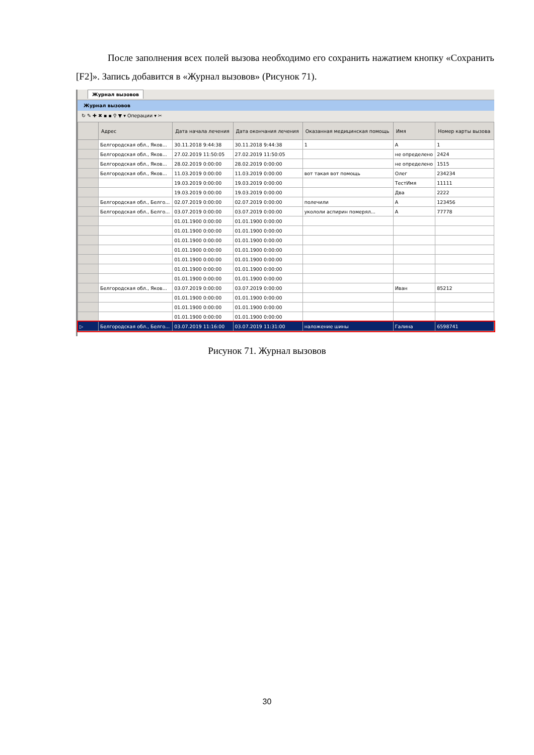После заполнения всех полей вызова необходимо его сохранить нажатием кнопку «Сохранить [F2]». Запись добавится в «Журнал вызовов» (Рисунок 71).
Журнал вызовов
Журнал вызовов
↻ ✎ ✚ ✖ ▪ ▪ ⚲ ▼ ▾ Операции ▾ ✂
| | Адрес | Дата начала лечения | Дата окончания лечения | Оказанная медицинская помощь | Имя | Номер карты вызова |
| --- | --- | --- | --- | --- | --- | --- |
| | Белгородская обл., Яков... | 30.11.2018 9:44:38 | 30.11.2018 9:44:38 | 1 | А | 1 |
| | Белгородская обл., Яков... | 27.02.2019 11:50:05 | 27.02.2019 11:50:05 | | не определено | 2424 |
| | Белгородская обл., Яков... | 28.02.2019 0:00:00 | 28.02.2019 0:00:00 | | не определено | 1515 |
| | Белгородская обл., Яков... | 11.03.2019 0:00:00 | 11.03.2019 0:00:00 | вот такая вот помощь | Олег | 234234 |
| | | 19.03.2019 0:00:00 | 19.03.2019 0:00:00 | | ТестИмя | 11111 |
| | | 19.03.2019 0:00:00 | 19.03.2019 0:00:00 | | Два | 2222 |
| | Белгородская обл., Белго... | 02.07.2019 0:00:00 | 02.07.2019 0:00:00 | полечили | А | 123456 |
| | Белгородская обл., Белго... | 03.07.2019 0:00:00 | 03.07.2019 0:00:00 | укололи аспирин померял... | А | 77778 |
| | | 01.01.1900 0:00:00 | 01.01.1900 0:00:00 | | | |
| | | 01.01.1900 0:00:00 | 01.01.1900 0:00:00 | | | |
| | | 01.01.1900 0:00:00 | 01.01.1900 0:00:00 | | | |
| | | 01.01.1900 0:00:00 | 01.01.1900 0:00:00 | | | |
| | | 01.01.1900 0:00:00 | 01.01.1900 0:00:00 | | | |
| | | 01.01.1900 0:00:00 | 01.01.1900 0:00:00 | | | |
| | | 01.01.1900 0:00:00 | 01.01.1900 0:00:00 | | | |
| | Белгородская обл., Яков... | 03.07.2019 0:00:00 | 03.07.2019 0:00:00 | | Иван | 85212 |
| | | 01.01.1900 0:00:00 | 01.01.1900 0:00:00 | | | |
| | | 01.01.1900 0:00:00 | 01.01.1900 0:00:00 | | | |
| | | 01.01.1900 0:00:00 | 01.01.1900 0:00:00 | | | |
| ▷ | Белгородская обл., Белго... | 03.07.2019 11:16:00 | 03.07.2019 11:31:00 | наложение шины | Галина | 6598741 |
Рисунок 71. Журнал вызовов
30